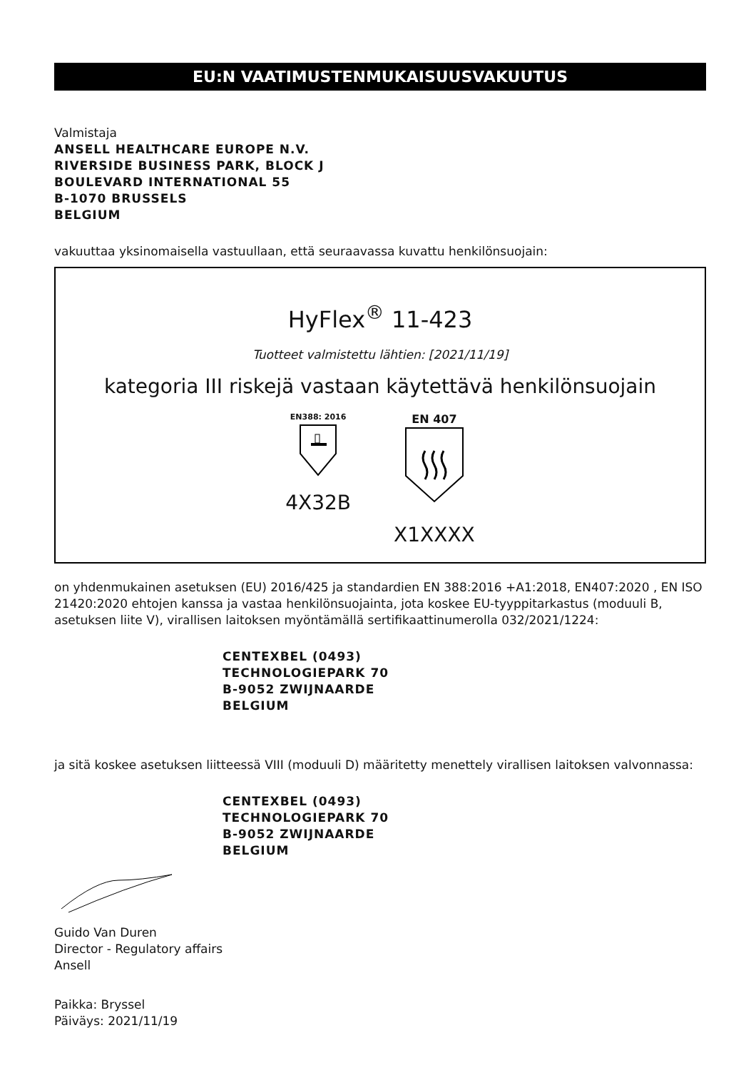EU:N VAATIMUSTENMUKAISUUSVAKUUTUS
Valmistaja
ANSELL HEALTHCARE EUROPE N.V.
RIVERSIDE BUSINESS PARK, BLOCK J
BOULEVARD INTERNATIONAL 55
B-1070 BRUSSELS
BELGIUM
vakuuttaa yksinomaisella vastuullaan, että seuraavassa kuvattu henkilönsuojain:
HyFlex<sup>®</sup> 11-423
Tuotteet valmistettu lähtien: [2021/11/19]
kategoria III riskejä vastaan käytettävä henkilönsuojain
EN388: 2016
4X32B
EN 407
X1XXXX
on yhdenmukainen asetuksen (EU) 2016/425 ja standardien EN 388:2016 +A1:2018, EN407:2020 , EN ISO 21420:2020 ehtojen kanssa ja vastaa henkilönsuojainta, jota koskee EU-tyyppitarkastus (moduuli B, asetuksen liite V), virallisen laitoksen myöntämällä sertifikaattinumerolla 032/2021/1224:
CENTEXBEL (0493)
TECHNOLOGIEPARK 70
B-9052 ZWIJNAARDE
BELGIUM
ja sitä koskee asetuksen liitteessä VIII (moduuli D) määritetty menettely virallisen laitoksen valvonnassa:
CENTEXBEL (0493)
TECHNOLOGIEPARK 70
B-9052 ZWIJNAARDE
BELGIUM
Guido Van Duren
Director - Regulatory affairs
Ansell
Paikka: Bryssel
Päiväys: 2021/11/19